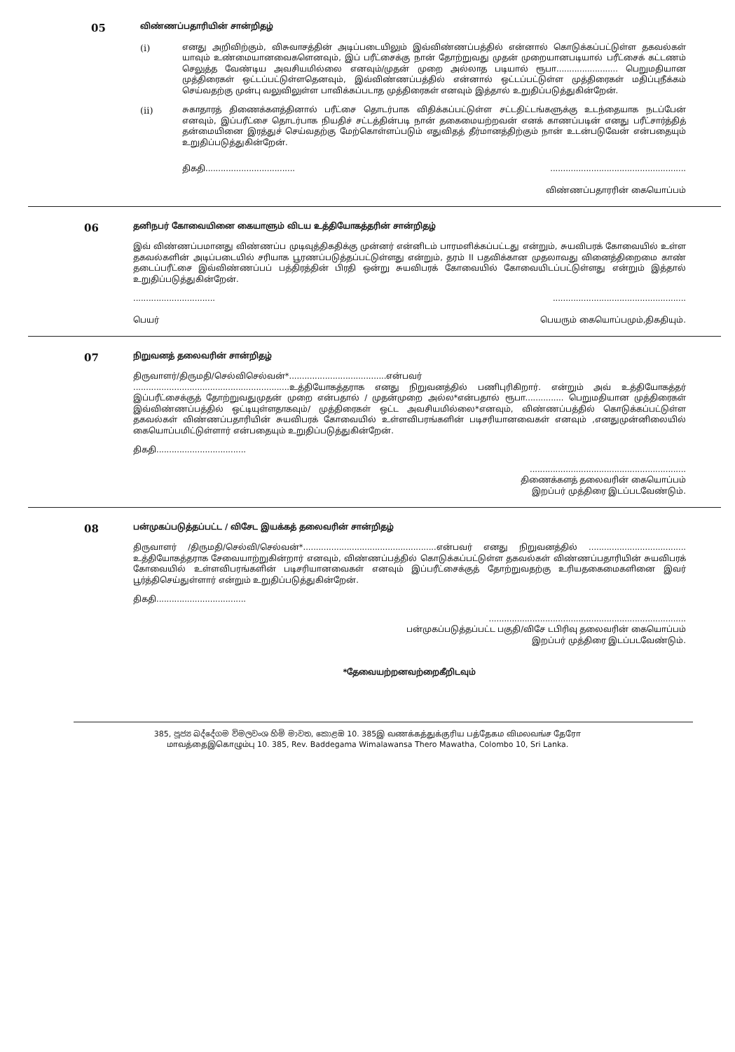05
விண்ணப்பதாரியின் சான்றிதழ்
(i) எனது அறிவிற்கும், விசுவாசத்தின் அடிப்படையிலும் இவ்விண்ணப்பத்தில் என்னால் கொடுக்கப்பட்டுள்ள தகவல்கள் யாவும் உண்மையானவைகளெனவும், இப் பரீட்சைக்கு நான் தோற்றுவது முதன் முறையானபடியால் பரீட்சைக் கட்டணம் செலுத்த வேண்டிய அவசியமில்லை எனவும்/முதன் முறை அல்லாத படியால் ரூபா........................ பெறுமதியான முத்திரைகள் ஒட்டப்பட்டுள்ளதெனவும், இவ்விண்ணப்பத்தில் என்னால் ஒட்டப்பட்டுள்ள முத்திரைகள் மதிப்புநீக்கம் செய்வதற்கு முன்பு வலுவிலுள்ள பாவிக்கப்படாத முத்திரைகள் எனவும் இத்தால் உறுதிப்படுத்துகின்றேன்.
(ii) சுகாதாரத் திணைக்களத்தினால் பரீட்சை தொடர்பாக விதிக்கப்பட்டுள்ள சட்டதிட்டங்களுக்கு உடந்தையாக நடப்பேன் எனவும், இப்பரீட்சை தொடர்பாக நியதிச் சட்டத்தின்படி நான் தகைமையற்றவன் எனக் காணப்படின் எனது பரீட்சார்த்தித் தன்மையினை இரத்துச் செய்வதற்கு மேற்கொள்ளப்படும் எதுவிதத் தீர்மானத்திற்கும் நான் உடன்படுவேன் என்பதையும் உறுதிப்படுத்துகின்றேன்.
திகதி...................................
.....................................................
விண்ணப்பதாரரின் கையொப்பம்
06
தனிநபர் கோவையினை கையாளும் விடய உத்தியோகத்தரின் சான்றிதழ்
இவ் விண்ணப்பமானது விண்ணப்ப முடிவுத்திகதிக்கு முன்னர் என்னிடம் பாரமளிக்கப்பட்டது என்றும், சுயவிபரக் கோவையில் உள்ள தகவல்களின் அடிப்படையில் சரியாக பூரணப்படுத்தப்பட்டுள்ளது என்றும், தரம் II பதவிக்கான முதலாவது வினைத்திறைமை காண் தடைப்பரீட்சை இவ்விண்ணப்பப் பத்திரத்தின் பிரதி ஒன்று சுயவிபரக் கோவையில் கோவையிடப்பட்டுள்ளது என்றும் இத்தால் உறுதிப்படுத்துகின்றேன்.
................................
பெயர்
....................................................
பெயரும் கையொப்பமும்,திகதியும்.
07
நிறுவனத் தலைவரின் சான்றிதழ்
திருவாளர்/திருமதி/செல்விசெல்வன்*......................................என்பவர்
.............................................................உத்தியோகத்தராக எனது நிறுவனத்தில் பணிபுரிகிறார். என்றும் அவ் உத்தியோகத்தர் இப்பரீட்சைக்குத் தோற்றுவதுமுதன் முறை என்பதால் / முதன்முறை அல்ல*என்பதால் ரூபா............... பெறுமதியான முத்திரைகள் இவ்விண்ணப்பத்தில் ஒட்டியுள்ளதாகவும்/ முத்திரைகள் ஒட்ட அவசியமில்லை*எனவும், விண்ணப்பத்தில் கொடுக்கப்பட்டுள்ள தகவல்கள் விண்ணப்பதாரியின் சுயவிபரக் கோவையில் உள்ளவிபரங்களின் படிசரியானவைகள் எனவும் ,எனதுமுன்னிலையில் கையொப்பமிட்டுள்ளார் என்பதையும் உறுதிப்படுத்துகின்றேன்.
திகதி...................................
.............................................................
திணைக்களத் தலைவரின் கையொப்பம்
இறப்பர் முத்திரை இடப்படவேண்டும்.
08
பன்முகப்படுத்தப்பட்ட / விசேட இயக்கத் தலைவரின் சான்றிதழ்
திருவாளர் /திருமதி/செல்வி/செல்வன்*....................................................என்பவர் எனது நிறுவனத்தில் ...................................... உத்தியோகத்தராக சேவையாற்றுகின்றார் எனவும், விண்ணப்பத்தில் கொடுக்கப்பட்டுள்ள தகவல்கள் விண்ணப்பதாரியின் சுயவிபரக் கோவையில் உள்ளவிபரங்களின் படிசரியானவைகள் எனவும் இப்பரீட்சைக்குத் தோற்றுவதற்கு உரியதகைமைகளினை இவர் பூர்த்திசெய்துள்ளார் என்றும் உறுதிப்படுத்துகின்றேன்.
திகதி...................................
.............................................................................
பன்முகப்படுத்தப்பட்ட பகுதி/விசே டபிரிவு தலைவரின் கையொப்பம்
இறப்பர் முத்திரை இடப்படவேண்டும்.
*தேவையற்றனவற்றைகீறிடவும்
385, පූජ්‍ය බද්දේගම විමලවංශ හිමි මාවත, කොළඹ 10. 385இ வணக்கத்துக்குரிய பத்தேகம விமலவங்ச தேரோ
மாவத்தைஇகொழும்பு 10. 385, Rev. Baddegama Wimalawansa Thero Mawatha, Colombo 10, Sri Lanka.